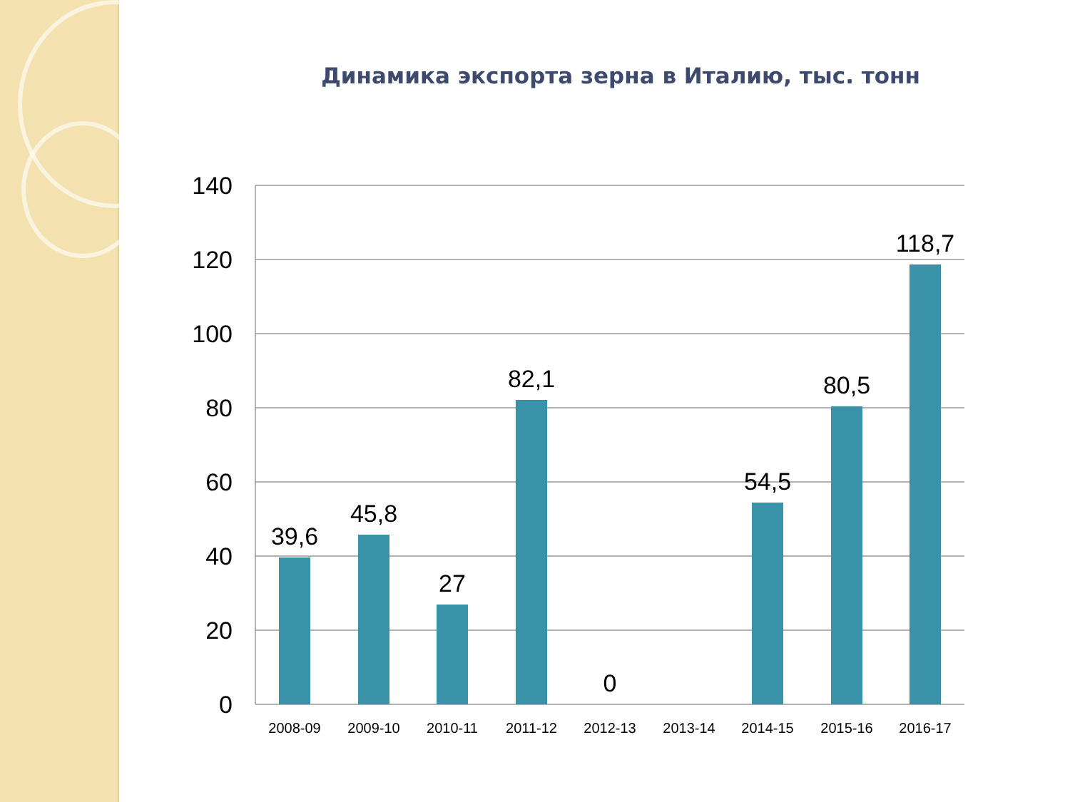Динамика экспорта зерна в Италию, тыс. тонн
140
120
100
80
60
40
20
0
39,6
45,8
27
82,1
0
54,5
80,5
118,7
2008-09
2009-10
2010-11
2011-12
2012-13
2013-14
2014-15
2015-16
2016-17